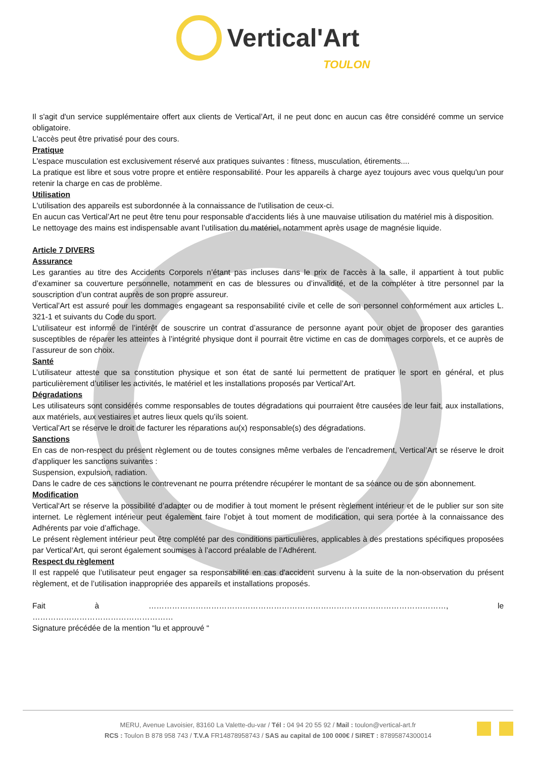Vertical'Art
TOULON
Il s'agit d'un service supplémentaire offert aux clients de Vertical’Art, il ne peut donc en aucun cas être considéré comme un service obligatoire.
L'accès peut être privatisé pour des cours.
Pratique
L'espace musculation est exclusivement réservé aux pratiques suivantes : fitness, musculation, étirements....
La pratique est libre et sous votre propre et entière responsabilité. Pour les appareils à charge ayez toujours avec vous quelqu'un pour retenir la charge en cas de problème.
Utilisation
L'utilisation des appareils est subordonnée à la connaissance de l'utilisation de ceux-ci.
En aucun cas Vertical’Art ne peut être tenu pour responsable d'accidents liés à une mauvaise utilisation du matériel mis à disposition.
Le nettoyage des mains est indispensable avant l’utilisation du matériel, notamment après usage de magnésie liquide.
Article 7 DIVERS
Assurance
Les garanties au titre des Accidents Corporels n’étant pas incluses dans le prix de l'accès à la salle, il appartient à tout public d’examiner sa couverture personnelle, notamment en cas de blessures ou d’invalidité, et de la compléter à titre personnel par la souscription d’un contrat auprès de son propre assureur.
Vertical’Art est assuré pour les dommages engageant sa responsabilité civile et celle de son personnel conformément aux articles L. 321-1 et suivants du Code du sport.
L’utilisateur est informé de l’intérêt de souscrire un contrat d’assurance de personne ayant pour objet de proposer des garanties susceptibles de réparer les atteintes à l’intégrité physique dont il pourrait être victime en cas de dommages corporels, et ce auprès de l’assureur de son choix.
Santé
L’utilisateur atteste que sa constitution physique et son état de santé lui permettent de pratiquer le sport en général, et plus particulièrement d’utiliser les activités, le matériel et les installations proposés par Vertical’Art.
Dégradations
Les utilisateurs sont considérés comme responsables de toutes dégradations qui pourraient être causées de leur fait, aux installations, aux matériels, aux vestiaires et autres lieux quels qu’ils soient.
Vertical’Art se réserve le droit de facturer les réparations au(x) responsable(s) des dégradations.
Sanctions
En cas de non-respect du présent règlement ou de toutes consignes même verbales de l'encadrement, Vertical’Art se réserve le droit d'appliquer les sanctions suivantes :
Suspension, expulsion, radiation.
Dans le cadre de ces sanctions le contrevenant ne pourra prétendre récupérer le montant de sa séance ou de son abonnement.
Modification
Vertical‘Art se réserve la possibilité d’adapter ou de modifier à tout moment le présent règlement intérieur et de le publier sur son site internet. Le règlement intérieur peut également faire l’objet à tout moment de modification, qui sera portée à la connaissance des Adhérents par voie d’affichage.
Le présent règlement intérieur peut être complété par des conditions particulières, applicables à des prestations spécifiques proposées par Vertical‘Art, qui seront également soumises à l’accord préalable de l’Adhérent.
Respect du règlement
Il est rappelé que l’utilisateur peut engager sa responsabilité en cas d'accident survenu à la suite de la non-observation du présent règlement, et de l’utilisation inappropriée des appareils et installations proposés.
Fait à ……………………………………………………………………………………………………, le ………………………………………………
Signature précédée de la mention “lu et approuvé “
MERU, Avenue Lavoisier, 83160 La Valette-du-var / Tél : 04 94 20 55 92 / Mail : toulon@vertical-art.fr
RCS : Toulon B 878 958 743 / T.V.A FR14878958743 / SAS au capital de 100 000€ / SIRET : 87895874300014